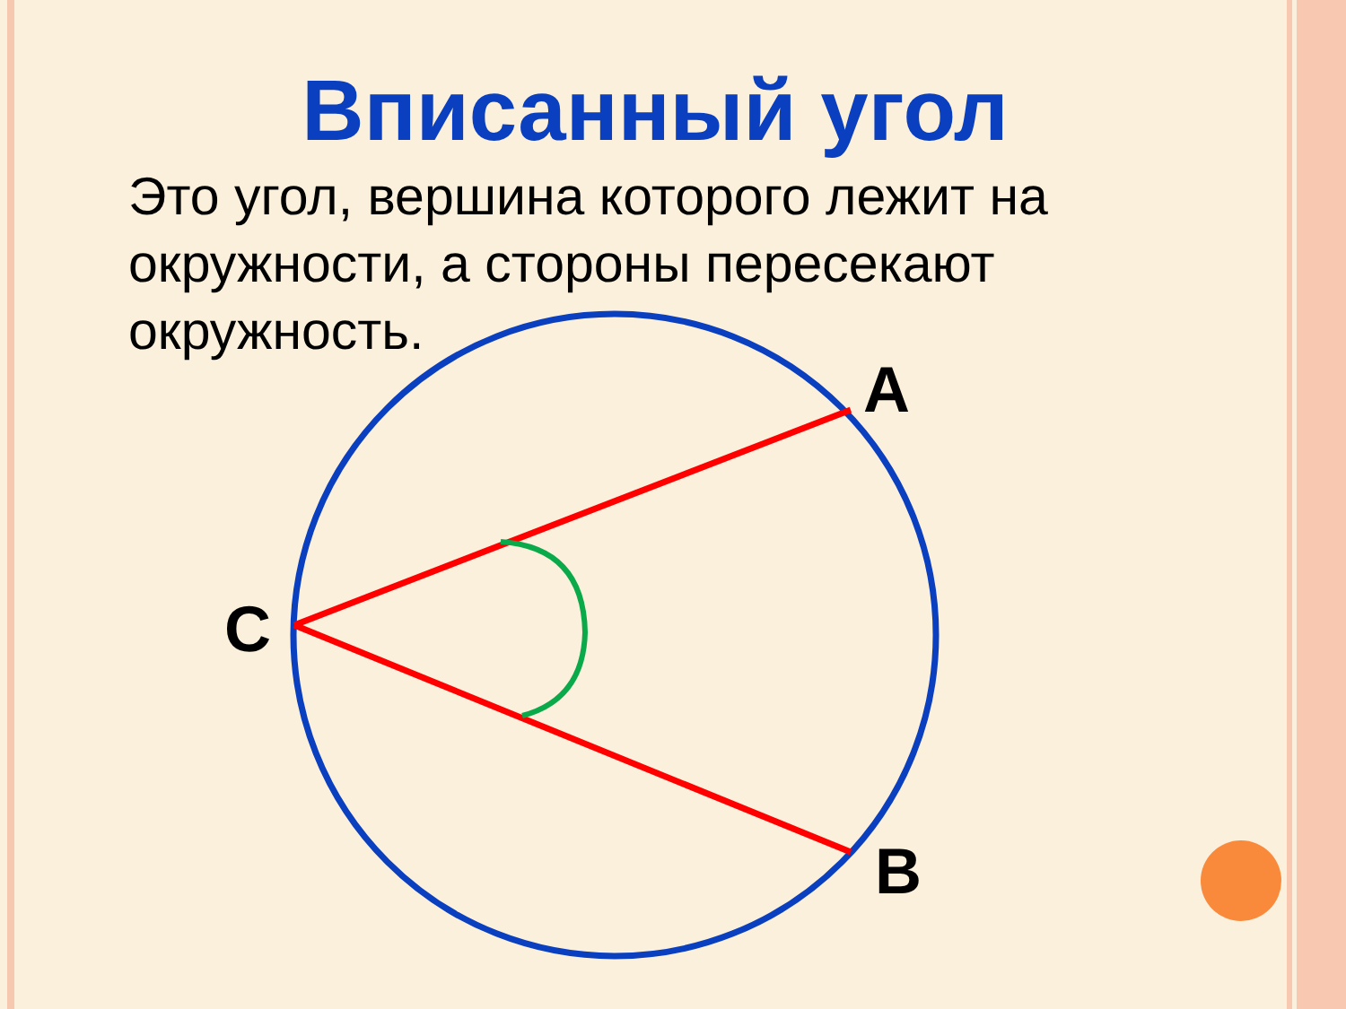Вписанный угол
Это угол, вершина которого лежит на окружности, а стороны пересекают окружность.
A
C
B